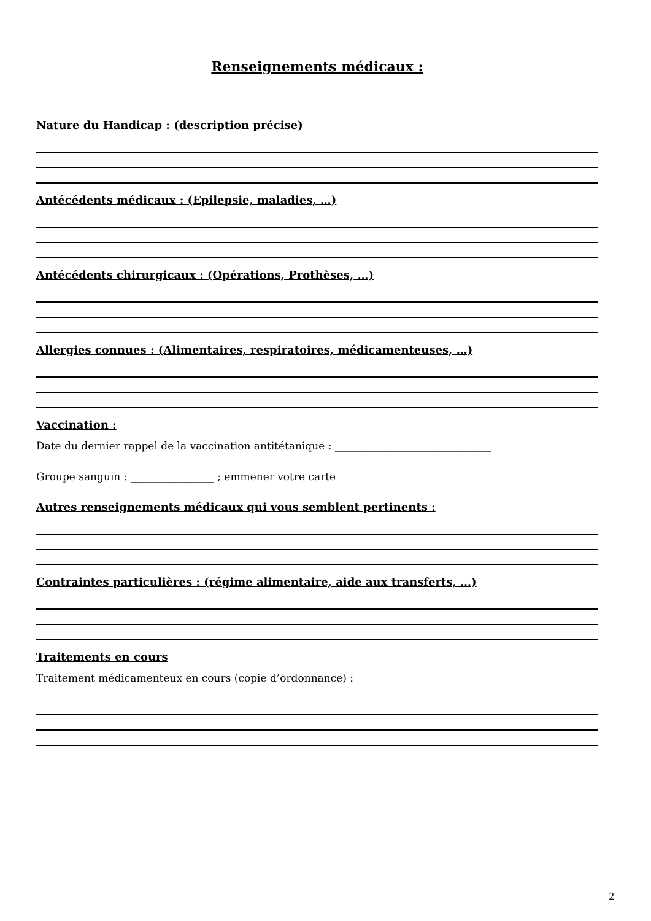Renseignements médicaux :
Nature du Handicap : (description précise)
Antécédents médicaux : (Epilepsie, maladies, …)
Antécédents chirurgicaux : (Opérations, Prothèses, …)
Allergies connues : (Alimentaires, respiratoires, médicamenteuses, …)
Vaccination :
Date du dernier rappel de la vaccination antitétanique : ______________________________
Groupe sanguin : ________________ ; emmener votre carte
Autres renseignements médicaux qui vous semblent pertinents :
Contraintes particulières : (régime alimentaire, aide aux transferts, …)
Traitements en cours
Traitement médicamenteux en cours (copie d’ordonnance) :
2